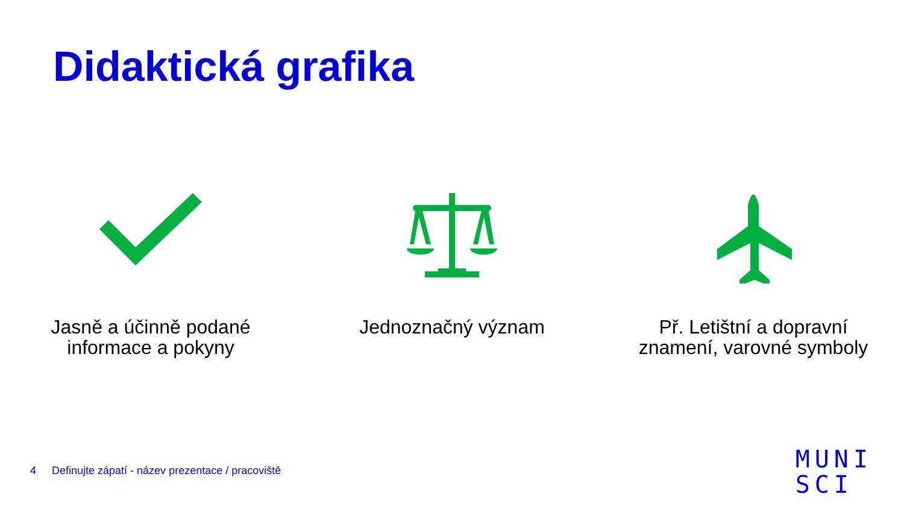Didaktická grafika
Jasně a účinně podané
informace a pokyny
Jednoznačný význam Př. Letištní a dopravní
znamení, varovné symboly
4 Definujte zápatí - název prezentace / pracoviště
MUNI
SCI